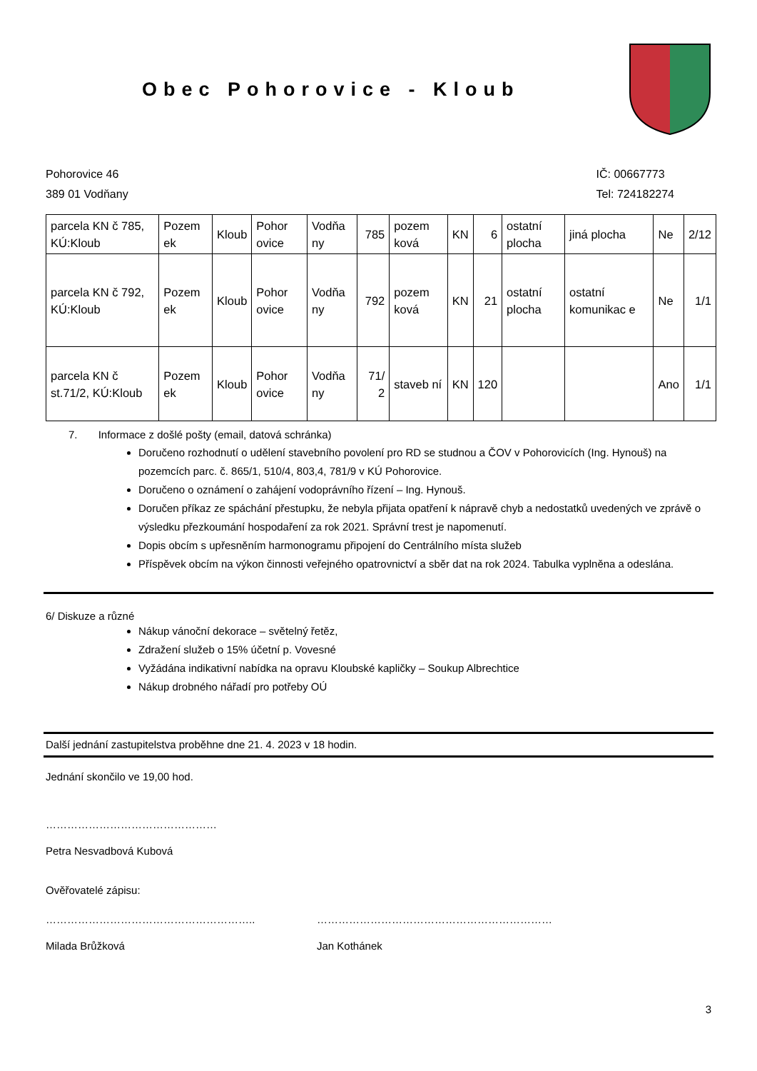Obec Pohorovice - Kloub
Pohorovice 46
389 01 Vodňany
IČ: 00667773
Tel: 724182274
| parcela KN č 785, KÚ:Kloub | Pozem ek | Kloub | Pohor ovice | Vodňa ny | 785 | pozem ková | KN | 6 | ostatní plocha | jiná plocha | Ne | 2/12 |
| parcela KN č 792, KÚ:Kloub | Pozem ek | Kloub | Pohor ovice | Vodňa ny | 792 | pozem ková | KN | 21 | ostatní plocha | ostatní komunikac e | Ne | 1/1 |
| parcela KN č st.71/2, KÚ:Kloub | Pozem ek | Kloub | Pohor ovice | Vodňa ny | 71/ 2 | staveb ní | KN | 120 | | | Ano | 1/1 |
7. Informace z došlé pošty (email, datová schránka)
Doručeno rozhodnutí o udělení stavebního povolení pro RD se studnou a ČOV v Pohorovicích (Ing. Hynouš) na pozemcích parc. č. 865/1, 510/4, 803,4, 781/9 v KÚ Pohorovice.
Doručeno o oznámení o zahájení vodoprávního řízení – Ing. Hynouš.
Doručen příkaz ze spáchání přestupku, že nebyla přijata opatření k nápravě chyb a nedostatků uvedených ve zprávě o výsledku přezkoumání hospodaření za rok 2021. Správní trest je napomenutí.
Dopis obcím s upřesněním harmonogramu připojení do Centrálního místa služeb
Příspěvek obcím na výkon činnosti veřejného opatrovnictví a sběr dat na rok 2024. Tabulka vyplněna a odeslána.
6/ Diskuze a různé
Nákup vánoční dekorace – světelný řetěz,
Zdražení služeb o 15% účetní p. Vovesné
Vyžádána indikativní nabídka na opravu Kloubské kapličky – Soukup Albrechtice
Nákup drobného nářadí pro potřeby OÚ
Další jednání zastupitelstva proběhne dne 21. 4. 2023 v 18 hodin.
Jednání skončilo ve 19,00 hod.
…………………………………………
Petra Nesvadbová Kubová
Ověřovatelé zápisu:
………………………………………………….. …………………………………………………………
Milada Brůžková Jan Kothánek
3